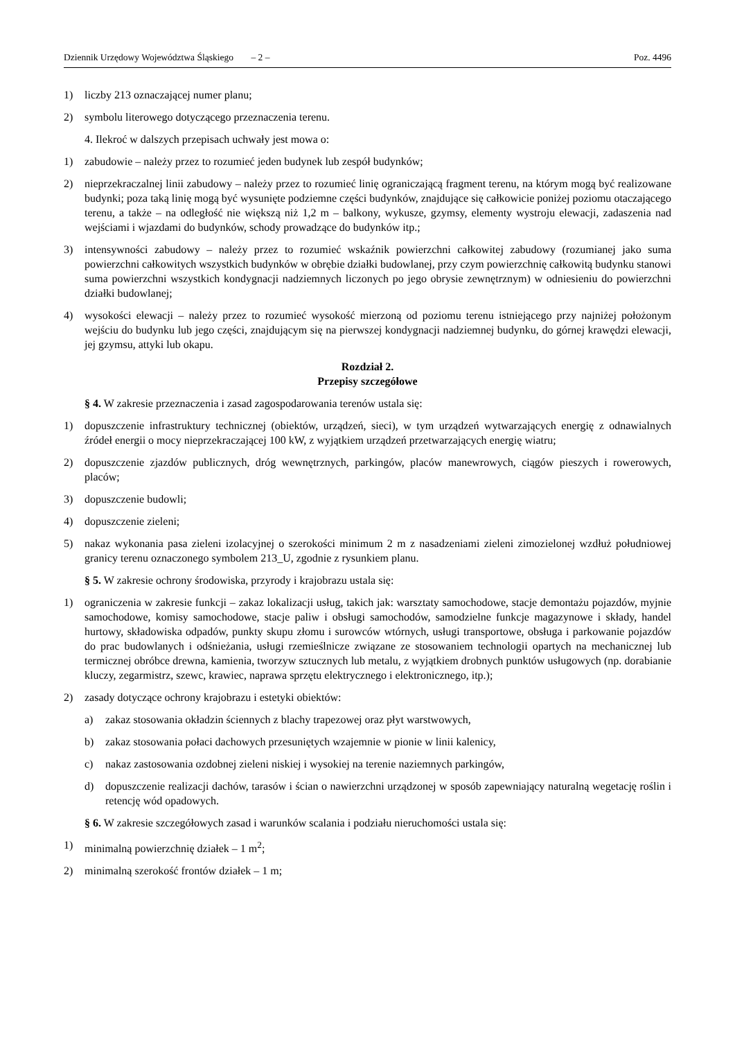Dziennik Urzędowy Województwa Śląskiego – 2 – Poz. 4496
1) liczby 213 oznaczającej numer planu;
2) symbolu literowego dotyczącego przeznaczenia terenu.
4. Ilekroć w dalszych przepisach uchwały jest mowa o:
1) zabudowie – należy przez to rozumieć jeden budynek lub zespół budynków;
2) nieprzekraczalnej linii zabudowy – należy przez to rozumieć linię ograniczającą fragment terenu, na którym mogą być realizowane budynki; poza taką linię mogą być wysunięte podziemne części budynków, znajdujące się całkowicie poniżej poziomu otaczającego terenu, a także – na odległość nie większą niż 1,2 m – balkony, wykusze, gzymsy, elementy wystroju elewacji, zadaszenia nad wejściami i wjazdami do budynków, schody prowadzące do budynków itp.;
3) intensywności zabudowy – należy przez to rozumieć wskaźnik powierzchni całkowitej zabudowy (rozumianej jako suma powierzchni całkowitych wszystkich budynków w obrębie działki budowlanej, przy czym powierzchnię całkowitą budynku stanowi suma powierzchni wszystkich kondygnacji nadziemnych liczonych po jego obrysie zewnętrznym) w odniesieniu do powierzchni działki budowlanej;
4) wysokości elewacji – należy przez to rozumieć wysokość mierzoną od poziomu terenu istniejącego przy najniżej położonym wejściu do budynku lub jego części, znajdującym się na pierwszej kondygnacji nadziemnej budynku, do górnej krawędzi elewacji, jej gzymsu, attyki lub okapu.
Rozdział 2.
Przepisy szczegółowe
§ 4. W zakresie przeznaczenia i zasad zagospodarowania terenów ustala się:
1) dopuszczenie infrastruktury technicznej (obiektów, urządzeń, sieci), w tym urządzeń wytwarzających energię z odnawialnych źródeł energii o mocy nieprzekraczającej 100 kW, z wyjątkiem urządzeń przetwarzających energię wiatru;
2) dopuszczenie zjazdów publicznych, dróg wewnętrznych, parkingów, placów manewrowych, ciągów pieszych i rowerowych, placów;
3) dopuszczenie budowli;
4) dopuszczenie zieleni;
5) nakaz wykonania pasa zieleni izolacyjnej o szerokości minimum 2 m z nasadzeniami zieleni zimozielonej wzdłuż południowej granicy terenu oznaczonego symbolem 213_U, zgodnie z rysunkiem planu.
§ 5. W zakresie ochrony środowiska, przyrody i krajobrazu ustala się:
1) ograniczenia w zakresie funkcji – zakaz lokalizacji usług, takich jak: warsztaty samochodowe, stacje demontażu pojazdów, myjnie samochodowe, komisy samochodowe, stacje paliw i obsługi samochodów, samodzielne funkcje magazynowe i składy, handel hurtowy, składowiska odpadów, punkty skupu złomu i surowców wtórnych, usługi transportowe, obsługa i parkowanie pojazdów do prac budowlanych i odśnieżania, usługi rzemieślnicze związane ze stosowaniem technologii opartych na mechanicznej lub termicznej obróbce drewna, kamienia, tworzyw sztucznych lub metalu, z wyjątkiem drobnych punktów usługowych (np. dorabianie kluczy, zegarmistrz, szewc, krawiec, naprawa sprzętu elektrycznego i elektronicznego, itp.);
2) zasady dotyczące ochrony krajobrazu i estetyki obiektów:
a) zakaz stosowania okładzin ściennych z blachy trapezowej oraz płyt warstwowych,
b) zakaz stosowania połaci dachowych przesuniętych wzajemnie w pionie w linii kalenicy,
c) nakaz zastosowania ozdobnej zieleni niskiej i wysokiej na terenie naziemnych parkingów,
d) dopuszczenie realizacji dachów, tarasów i ścian o nawierzchni urządzonej w sposób zapewniający naturalną wegetację roślin i retencję wód opadowych.
§ 6. W zakresie szczegółowych zasad i warunków scalania i podziału nieruchomości ustala się:
1) minimalną powierzchnię działek – 1 m<sup>2</sup>;
2) minimalną szerokość frontów działek – 1 m;